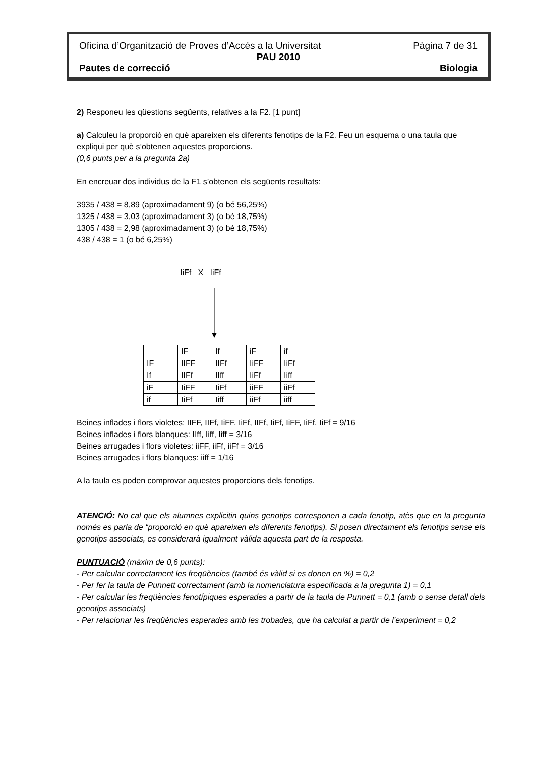Oficina d’Organització de Proves d’Accés a la Universitat Pàgina 7 de 31
PAU 2010
Pautes de correcció Biologia
2) Responeu les qüestions següents, relatives a la F2. [1 punt]
a) Calculeu la proporció en què apareixen els diferents fenotips de la F2. Feu un esquema o una taula que expliqui per què s’obtenen aquestes proporcions.
(0,6 punts per a la pregunta 2a)
En encreuar dos individus de la F1 s’obtenen els següents resultats:
3935 / 438 = 8,89 (aproximadament 9) (o bé 56,25%)
1325 / 438 = 3,03 (aproximadament 3) (o bé 18,75%)
1305 / 438 = 2,98 (aproximadament 3) (o bé 18,75%)
438 / 438 = 1 (o bé 6,25%)
IiFf X IiFf
| | IF | If | iF | if |
| IF | IIFF | IIFf | IiFF | IiFf |
| If | IIFf | IIff | IiFf | Iiff |
| iF | IiFF | IiFf | iiFF | iiFf |
| if | IiFf | Iiff | iiFf | iiff |
Beines inflades i flors violetes: IIFF, IIFf, IiFF, IiFf, IIFf, IiFf, IiFF, IiFf, IiFf = 9/16
Beines inflades i flors blanques: IIff, Iiff, Iiff = 3/16
Beines arrugades i flors violetes: iiFF, iiFf, iiFf = 3/16
Beines arrugades i flors blanques: iiff = 1/16
A la taula es poden comprovar aquestes proporcions dels fenotips.
ATENCIÓ: No cal que els alumnes explicitin quins genotips corresponen a cada fenotip, atès que en la pregunta només es parla de “proporció en què apareixen els diferents fenotips). Si posen directament els fenotips sense els genotips associats, es considerarà igualment vàlida aquesta part de la resposta.
PUNTUACIÓ (màxim de 0,6 punts):
- Per calcular correctament les freqüències (també és vàlid si es donen en %) = 0,2
- Per fer la taula de Punnett correctament (amb la nomenclatura especificada a la pregunta 1) = 0,1
- Per calcular les freqüències fenotípiques esperades a partir de la taula de Punnett = 0,1 (amb o sense detall dels genotips associats)
- Per relacionar les freqüències esperades amb les trobades, que ha calculat a partir de l’experiment = 0,2